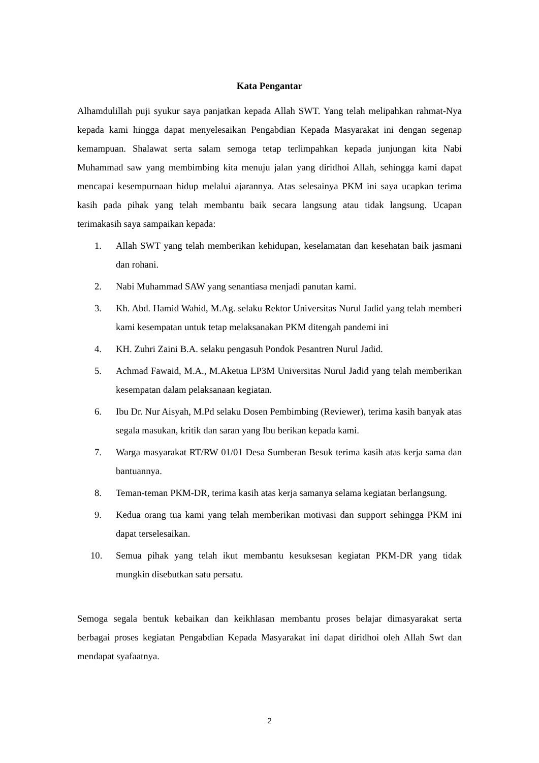Kata Pengantar
Alhamdulillah puji syukur saya panjatkan kepada Allah SWT. Yang telah melipahkan rahmat-Nya kepada kami hingga dapat menyelesaikan Pengabdian Kepada Masyarakat ini dengan segenap kemampuan. Shalawat serta salam semoga tetap terlimpahkan kepada junjungan kita Nabi Muhammad saw yang membimbing kita menuju jalan yang diridhoi Allah, sehingga kami dapat mencapai kesempurnaan hidup melalui ajarannya. Atas selesainya PKM ini saya ucapkan terima kasih pada pihak yang telah membantu baik secara langsung atau tidak langsung. Ucapan terimakasih saya sampaikan kepada:
1. Allah SWT yang telah memberikan kehidupan, keselamatan dan kesehatan baik jasmani dan rohani.
2. Nabi Muhammad SAW yang senantiasa menjadi panutan kami.
3. Kh. Abd. Hamid Wahid, M.Ag. selaku Rektor Universitas Nurul Jadid yang telah memberi kami kesempatan untuk tetap melaksanakan PKM ditengah pandemi ini
4. KH. Zuhri Zaini B.A. selaku pengasuh Pondok Pesantren Nurul Jadid.
5. Achmad Fawaid, M.A., M.Aketua LP3M Universitas Nurul Jadid yang telah memberikan kesempatan dalam pelaksanaan kegiatan.
6. Ibu Dr. Nur Aisyah, M.Pd selaku Dosen Pembimbing (Reviewer), terima kasih banyak atas segala masukan, kritik dan saran yang Ibu berikan kepada kami.
7. Warga masyarakat RT/RW 01/01 Desa Sumberan Besuk terima kasih atas kerja sama dan bantuannya.
8. Teman-teman PKM-DR, terima kasih atas kerja samanya selama kegiatan berlangsung.
9. Kedua orang tua kami yang telah memberikan motivasi dan support sehingga PKM ini dapat terselesaikan.
10. Semua pihak yang telah ikut membantu kesuksesan kegiatan PKM-DR yang tidak mungkin disebutkan satu persatu.
Semoga segala bentuk kebaikan dan keikhlasan membantu proses belajar dimasyarakat serta berbagai proses kegiatan Pengabdian Kepada Masyarakat ini dapat diridhoi oleh Allah Swt dan mendapat syafaatnya.
2